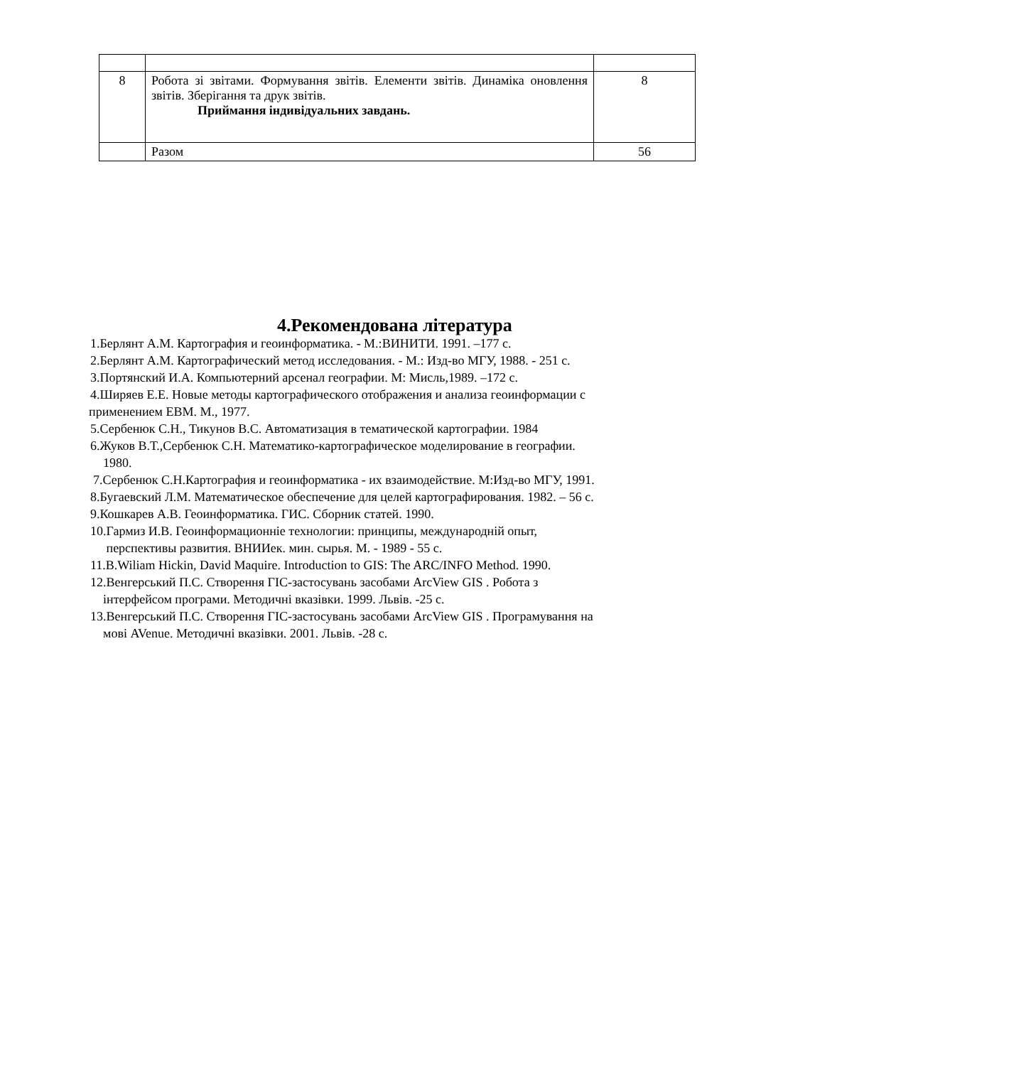| 8 | Робота зі звітами. Формування звітів. Елементи звітів. Динаміка оновлення звітів. Зберігання та друк звітів. Приймання індивідуальних завдань. | 8 |
| | Разом | 56 |
4.Рекомендована література
1.Берлянт А.М. Картография и геоинформатика. - М.:ВИНИТИ. 1991. –177 с.
2.Берлянт А.М. Картографический метод исследования. - М.: Изд-во МГУ, 1988. - 251 с.
3.Портянский И.А. Компьютерний арсенал географии. М: Мисль,1989. –172 с.
4.Ширяев Е.Е. Новые методы картографического отображения и анализа геоинформации с
применением ЕВМ. М., 1977.
5.Сербенюк С.Н., Тикунов В.С. Автоматизация в тематической картографии. 1984
6.Жуков В.Т.,Сербенюк С.Н. Математико-картографическое моделирование в географии.
1980.
7.Сербенюк С.Н.Картография и геоинформатика - их взаимодействие. М:Изд-во МГУ, 1991.
8.Бугаевский Л.М. Математическое обеспечение для целей картографирования. 1982. – 56 с.
9.Кошкарев А.В. Геоинформатика. ГИС. Сборник статей. 1990.
10.Гармиз И.В. Геоинформационніе технологии: принципы, международній опыт,
перспективы развития. ВНИИек. мин. сырья. М. - 1989 - 55 с.
11.B.Wiliam Hickin, David Maquire. Introduction to GIS: The ARC/INFO Method. 1990.
12.Венгерський П.С. Створення ГІС-застосувань засобами ArcView GIS . Робота з
інтерфейсом програми. Методичні вказівки. 1999. Львів. -25 с.
13.Венгерський П.С. Створення ГІС-застосувань засобами ArcView GIS . Програмування на
мові AVenue. Методичні вказівки. 2001. Львів. -28 с.